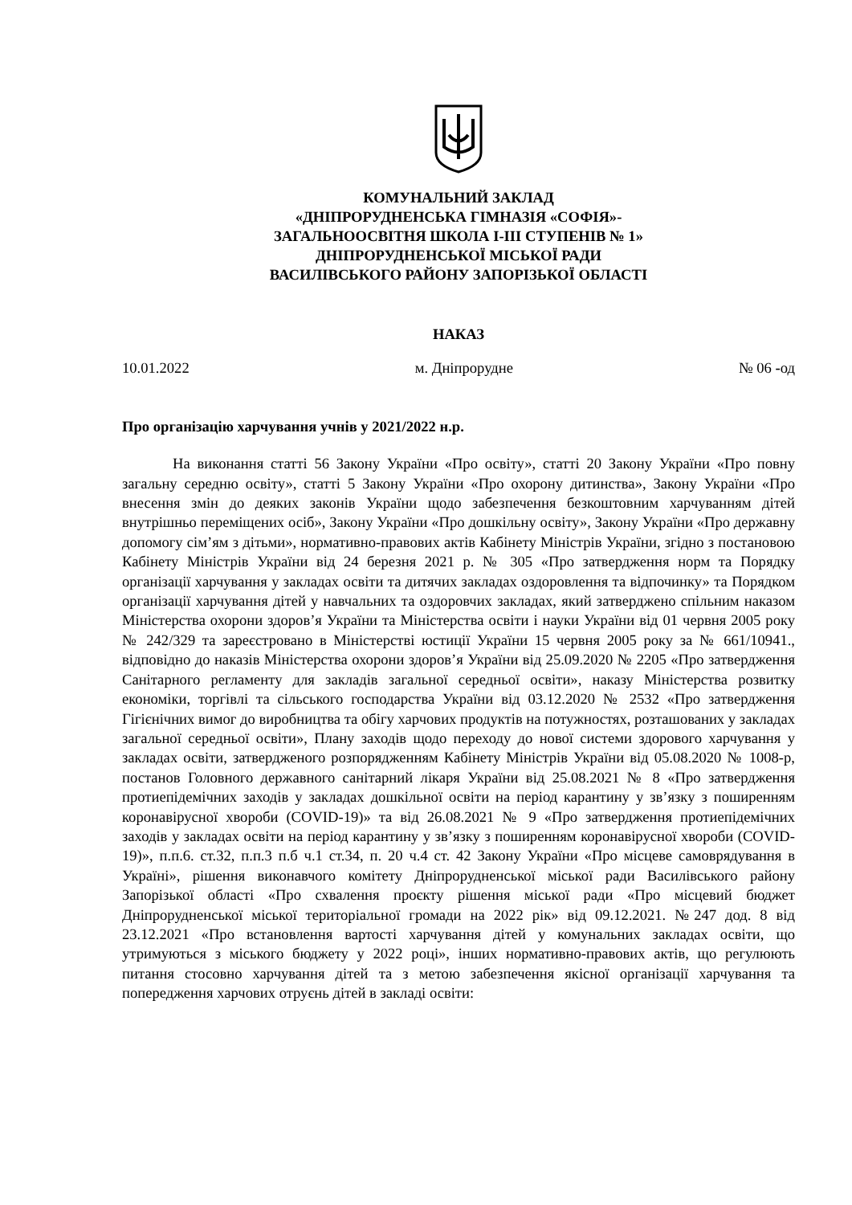КОМУНАЛЬНИЙ ЗАКЛАД
«ДНІПРОРУДНЕНСЬКА ГІМНАЗІЯ «СОФІЯ»-
ЗАГАЛЬНООСВІТНЯ ШКОЛА І-ІІІ СТУПЕНІВ № 1»
ДНІПРОРУДНЕНСЬКОЇ МІСЬКОЇ РАДИ
ВАСИЛІВСЬКОГО РАЙОНУ ЗАПОРІЗЬКОЇ ОБЛАСТІ
НАКАЗ
10.01.2022 м. Дніпрорудне № 06 -од
Про організацію харчування учнів у 2021/2022 н.р.
На виконання статті 56 Закону України «Про освіту», статті 20 Закону України «Про повну загальну середню освіту», статті 5 Закону України «Про охорону дитинства», Закону України «Про внесення змін до деяких законів України щодо забезпечення безкоштовним харчуванням дітей внутрішньо переміщених осіб», Закону України «Про дошкільну освіту», Закону України «Про державну допомогу сім’ям з дітьми», нормативно-правових актів Кабінету Міністрів України, згідно з постановою Кабінету Міністрів України від 24 березня 2021 р. № 305 «Про затвердження норм та Порядку організації харчування у закладах освіти та дитячих закладах оздоровлення та відпочинку» та Порядком організації харчування дітей у навчальних та оздоровчих закладах, який затверджено спільним наказом Міністерства охорони здоров’я України та Міністерства освіти і науки України від 01 червня 2005 року № 242/329 та зареєстровано в Міністерстві юстиції України 15 червня 2005 року за № 661/10941., відповідно до наказів Міністерства охорони здоров’я України від 25.09.2020 № 2205 «Про затвердження Санітарного регламенту для закладів загальної середньої освіти», наказу Міністерства розвитку економіки, торгівлі та сільського господарства України від 03.12.2020 № 2532 «Про затвердження Гігієнічних вимог до виробництва та обігу харчових продуктів на потужностях, розташованих у закладах загальної середньої освіти», Плану заходів щодо переходу до нової системи здорового харчування у закладах освіти, затвердженого розпорядженням Кабінету Міністрів України від 05.08.2020 № 1008-р, постанов Головного державного санітарний лікаря України від 25.08.2021 № 8 «Про затвердження протиепідемічних заходів у закладах дошкільної освіти на період карантину у зв’язку з поширенням коронавірусної хвороби (COVID-19)» та від 26.08.2021 № 9 «Про затвердження протиепідемічних заходів у закладах освіти на період карантину у зв’язку з поширенням коронавірусної хвороби (COVID-19)», п.п.6. ст.32, п.п.3 п.б ч.1 ст.34, п. 20 ч.4 ст. 42 Закону України «Про місцеве самоврядування в Україні», рішення виконавчого комітету Дніпрорудненської міської ради Василівського району Запорізької області «Про схвалення проєкту рішення міської ради «Про місцевий бюджет Дніпрорудненської міської територіальної громади на 2022 рік» від 09.12.2021. №247 дод. 8 від 23.12.2021 «Про встановлення вартості харчування дітей у комунальних закладах освіти, що утримуються з міського бюджету у 2022 році», інших нормативно-правових актів, що регулюють питання стосовно харчування дітей та з метою забезпечення якісної організації харчування та попередження харчових отруєнь дітей в закладі освіти: